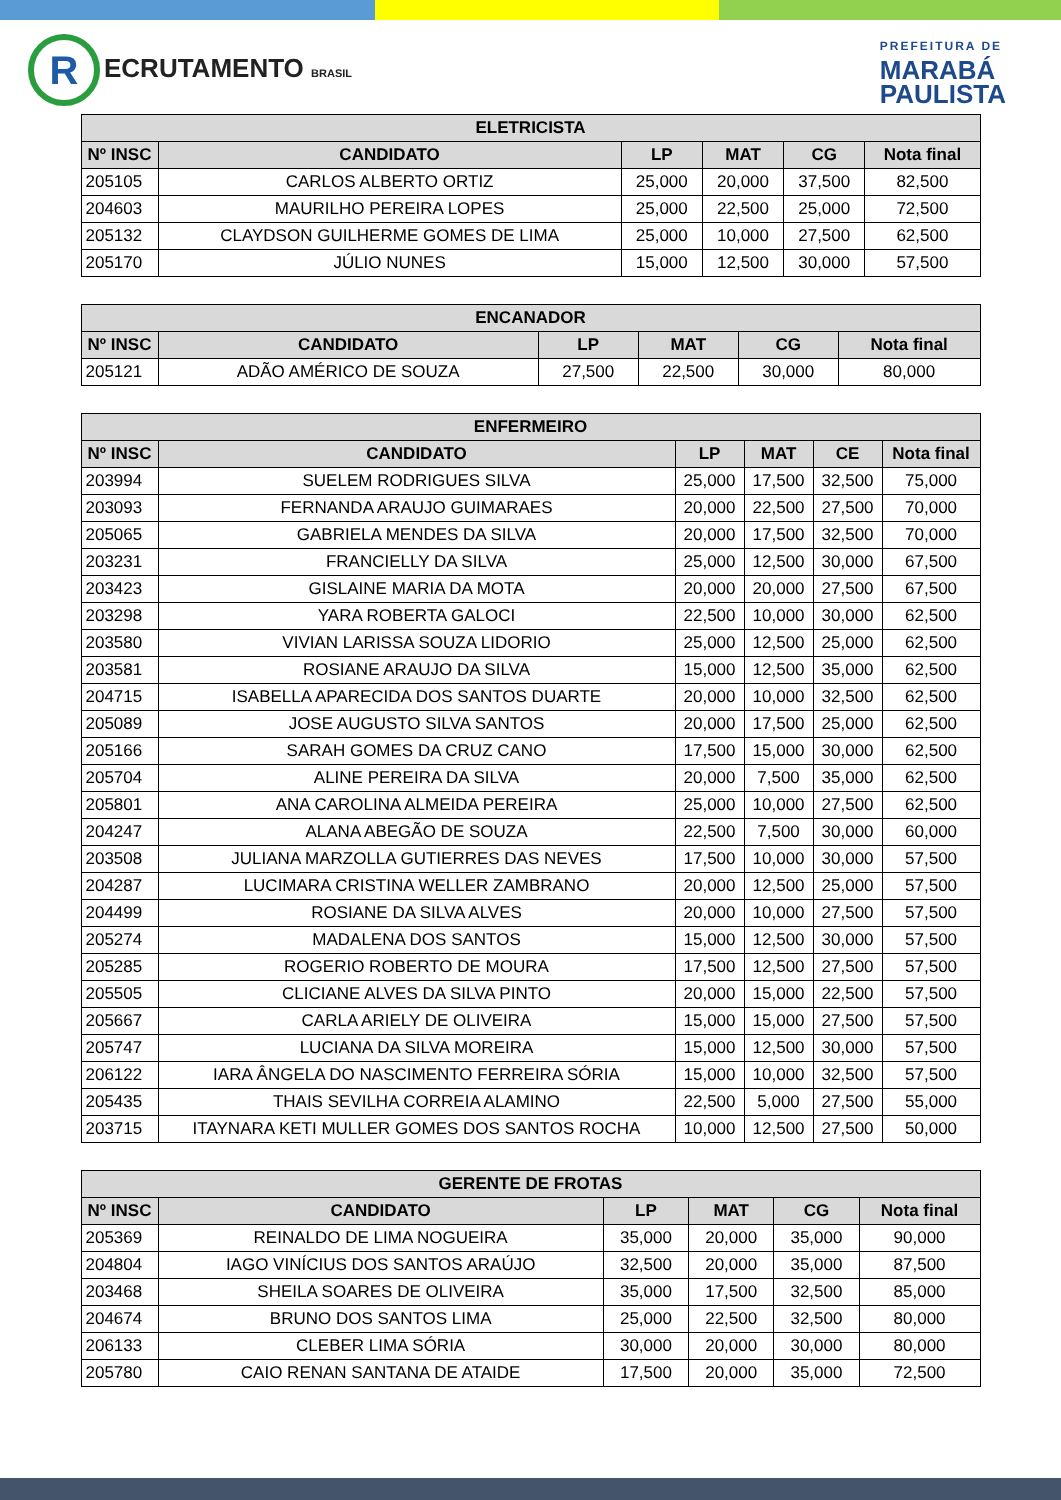R ECRUTAMENTO BRASIL
PREFEITURA DE
MARABÁ
PAULISTA
| ELETRICISTA | | | | | |
| --- | --- | --- | --- | --- | --- |
| Nº INSC | CANDIDATO | LP | MAT | CG | Nota final |
| 205105 | CARLOS ALBERTO ORTIZ | 25,000 | 20,000 | 37,500 | 82,500 |
| 204603 | MAURILHO PEREIRA LOPES | 25,000 | 22,500 | 25,000 | 72,500 |
| 205132 | CLAYDSON GUILHERME GOMES DE LIMA | 25,000 | 10,000 | 27,500 | 62,500 |
| 205170 | JÚLIO NUNES | 15,000 | 12,500 | 30,000 | 57,500 |
| ENCANADOR | | | | | |
| --- | --- | --- | --- | --- | --- |
| Nº INSC | CANDIDATO | LP | MAT | CG | Nota final |
| 205121 | ADÃO AMÉRICO DE SOUZA | 27,500 | 22,500 | 30,000 | 80,000 |
| ENFERMEIRO | | | | | |
| --- | --- | --- | --- | --- | --- |
| Nº INSC | CANDIDATO | LP | MAT | CE | Nota final |
| 203994 | SUELEM RODRIGUES SILVA | 25,000 | 17,500 | 32,500 | 75,000 |
| 203093 | FERNANDA ARAUJO GUIMARAES | 20,000 | 22,500 | 27,500 | 70,000 |
| 205065 | GABRIELA MENDES DA SILVA | 20,000 | 17,500 | 32,500 | 70,000 |
| 203231 | FRANCIELLY DA SILVA | 25,000 | 12,500 | 30,000 | 67,500 |
| 203423 | GISLAINE MARIA DA MOTA | 20,000 | 20,000 | 27,500 | 67,500 |
| 203298 | YARA ROBERTA GALOCI | 22,500 | 10,000 | 30,000 | 62,500 |
| 203580 | VIVIAN LARISSA SOUZA LIDORIO | 25,000 | 12,500 | 25,000 | 62,500 |
| 203581 | ROSIANE ARAUJO DA SILVA | 15,000 | 12,500 | 35,000 | 62,500 |
| 204715 | ISABELLA APARECIDA DOS SANTOS DUARTE | 20,000 | 10,000 | 32,500 | 62,500 |
| 205089 | JOSE AUGUSTO SILVA SANTOS | 20,000 | 17,500 | 25,000 | 62,500 |
| 205166 | SARAH GOMES DA CRUZ CANO | 17,500 | 15,000 | 30,000 | 62,500 |
| 205704 | ALINE PEREIRA DA SILVA | 20,000 | 7,500 | 35,000 | 62,500 |
| 205801 | ANA CAROLINA ALMEIDA PEREIRA | 25,000 | 10,000 | 27,500 | 62,500 |
| 204247 | ALANA ABEGÃO DE SOUZA | 22,500 | 7,500 | 30,000 | 60,000 |
| 203508 | JULIANA MARZOLLA GUTIERRES DAS NEVES | 17,500 | 10,000 | 30,000 | 57,500 |
| 204287 | LUCIMARA CRISTINA WELLER ZAMBRANO | 20,000 | 12,500 | 25,000 | 57,500 |
| 204499 | ROSIANE DA SILVA ALVES | 20,000 | 10,000 | 27,500 | 57,500 |
| 205274 | MADALENA DOS SANTOS | 15,000 | 12,500 | 30,000 | 57,500 |
| 205285 | ROGERIO ROBERTO DE MOURA | 17,500 | 12,500 | 27,500 | 57,500 |
| 205505 | CLICIANE ALVES DA SILVA PINTO | 20,000 | 15,000 | 22,500 | 57,500 |
| 205667 | CARLA ARIELY DE OLIVEIRA | 15,000 | 15,000 | 27,500 | 57,500 |
| 205747 | LUCIANA DA SILVA MOREIRA | 15,000 | 12,500 | 30,000 | 57,500 |
| 206122 | IARA ÂNGELA DO NASCIMENTO FERREIRA SÓRIA | 15,000 | 10,000 | 32,500 | 57,500 |
| 205435 | THAIS SEVILHA CORREIA ALAMINO | 22,500 | 5,000 | 27,500 | 55,000 |
| 203715 | ITAYNARA KETI MULLER GOMES DOS SANTOS ROCHA | 10,000 | 12,500 | 27,500 | 50,000 |
| GERENTE DE FROTAS | | | | | |
| --- | --- | --- | --- | --- | --- |
| Nº INSC | CANDIDATO | LP | MAT | CG | Nota final |
| 205369 | REINALDO DE LIMA NOGUEIRA | 35,000 | 20,000 | 35,000 | 90,000 |
| 204804 | IAGO VINÍCIUS DOS SANTOS ARAÚJO | 32,500 | 20,000 | 35,000 | 87,500 |
| 203468 | SHEILA SOARES DE OLIVEIRA | 35,000 | 17,500 | 32,500 | 85,000 |
| 204674 | BRUNO DOS SANTOS LIMA | 25,000 | 22,500 | 32,500 | 80,000 |
| 206133 | CLEBER LIMA SÓRIA | 30,000 | 20,000 | 30,000 | 80,000 |
| 205780 | CAIO RENAN SANTANA DE ATAIDE | 17,500 | 20,000 | 35,000 | 72,500 |